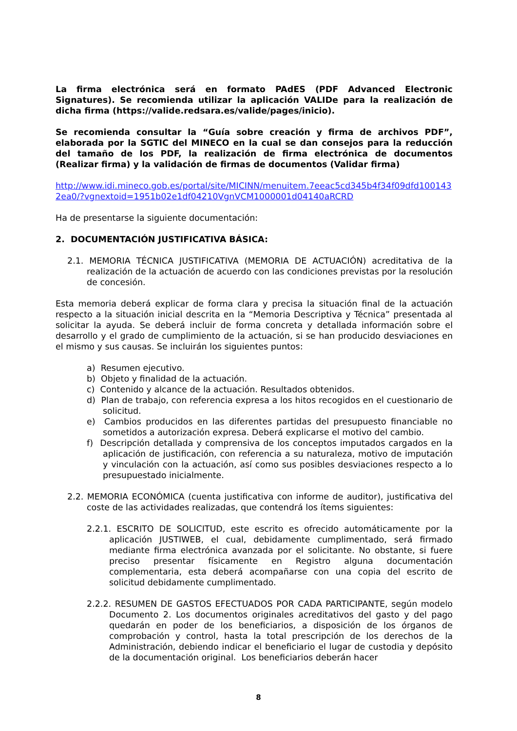La firma electrónica será en formato PAdES (PDF Advanced Electronic Signatures). Se recomienda utilizar la aplicación VALIDe para la realización de dicha firma (https://valide.redsara.es/valide/pages/inicio).
Se recomienda consultar la “Guía sobre creación y firma de archivos PDF”, elaborada por la SGTIC del MINECO en la cual se dan consejos para la reducción del tamaño de los PDF, la realización de firma electrónica de documentos (Realizar firma) y la validación de firmas de documentos (Validar firma)
http://www.idi.mineco.gob.es/portal/site/MICINN/menuitem.7eeac5cd345b4f34f09dfd1001432ea0/?vgnextoid=1951b02e1df04210VgnVCM1000001d04140aRCRD
Ha de presentarse la siguiente documentación:
2. DOCUMENTACIÓN JUSTIFICATIVA BÁSICA:
2.1. MEMORIA TÉCNICA JUSTIFICATIVA (MEMORIA DE ACTUACIÓN) acreditativa de la realización de la actuación de acuerdo con las condiciones previstas por la resolución de concesión.
Esta memoria deberá explicar de forma clara y precisa la situación final de la actuación respecto a la situación inicial descrita en la “Memoria Descriptiva y Técnica” presentada al solicitar la ayuda. Se deberá incluir de forma concreta y detallada información sobre el desarrollo y el grado de cumplimiento de la actuación, si se han producido desviaciones en el mismo y sus causas. Se incluirán los siguientes puntos:
a) Resumen ejecutivo.
b) Objeto y finalidad de la actuación.
c) Contenido y alcance de la actuación. Resultados obtenidos.
d) Plan de trabajo, con referencia expresa a los hitos recogidos en el cuestionario de solicitud.
e) Cambios producidos en las diferentes partidas del presupuesto financiable no sometidos a autorización expresa. Deberá explicarse el motivo del cambio.
f) Descripción detallada y comprensiva de los conceptos imputados cargados en la aplicación de justificación, con referencia a su naturaleza, motivo de imputación y vinculación con la actuación, así como sus posibles desviaciones respecto a lo presupuestado inicialmente.
2.2. MEMORIA ECONÓMICA (cuenta justificativa con informe de auditor), justificativa del coste de las actividades realizadas, que contendrá los ítems siguientes:
2.2.1. ESCRITO DE SOLICITUD, este escrito es ofrecido automáticamente por la aplicación JUSTIWEB, el cual, debidamente cumplimentado, será firmado mediante firma electrónica avanzada por el solicitante. No obstante, si fuere preciso presentar físicamente en Registro alguna documentación complementaria, esta deberá acompañarse con una copia del escrito de solicitud debidamente cumplimentado.
2.2.2. RESUMEN DE GASTOS EFECTUADOS POR CADA PARTICIPANTE, según modelo Documento 2. Los documentos originales acreditativos del gasto y del pago quedarán en poder de los beneficiarios, a disposición de los órganos de comprobación y control, hasta la total prescripción de los derechos de la Administración, debiendo indicar el beneficiario el lugar de custodia y depósito de la documentación original. Los beneficiarios deberán hacer
8